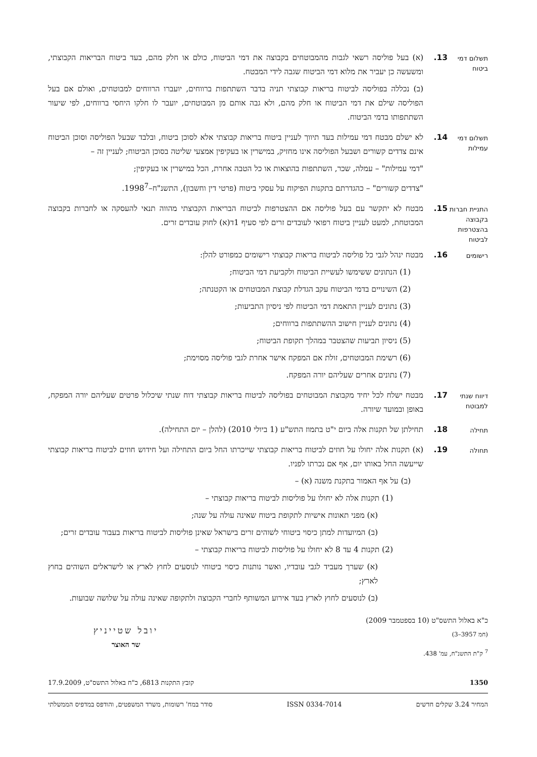תשלום דמי ביטוח
13. (א) בעל פוליסה רשאי לגבות מהמבוטחים בקבוצה את דמי הביטוח, כולם או חלק מהם, בעד ביטוח הבריאות הקבוצתי, ומשעשה כן יעביר את מלוא דמי הביטוח שגבה לידי המבטח.
(ב) נכללה בפוליסה לביטוח בריאות קבוצתי תניה בדבר השתתפות ברווחים, יועברו הרווחים למבוטחים, ואולם אם בעל הפוליסה שילם את דמי הביטוח או חלק מהם, ולא גבה אותם מן המבוטחים, יועבר לו חלקו היחסי ברווחים, לפי שיעור השתתפותו בדמי הביטוח.
תשלום דמי עמילות
14. לא ישלם מבטח דמי עמילות בעד תיווך לעניין ביטוח בריאות קבוצתי אלא לסוכן ביטוח, ובלבד שבעל הפוליסה וסוכן הביטוח אינם צדדים קשורים ושבעל הפוליסה אינו מחזיק, במישרין או בעקיפין אמצעי שליטה בסוכן הביטוח; לעניין זה –
"דמי עמילות" – עמלה, שכר, השתתפות בהוצאות או כל הטבה אחרת, הכל במישרין או בעקיפין;
"צדדים קשורים" – כהגדרתם בתקנות הפיקוח על עסקי ביטוח (פרטי דין וחשבון), התשנ"ח–1998<sup>7</sup>.
התניית חברות בקבוצה בהצטרפות לביטוח
15. מבטח לא יתקשר עם בעל פוליסה אם ההצטרפות לביטוח הבריאות הקבוצתי מהווה תנאי להעסקה או לחברות בקבוצה המבוטחת, למעט לעניין ביטוח רפואי לעובדים זרים לפי סעיף 1ד(א) לחוק עובדים זרים.
רישומים
16. מבטח ינהל לגבי כל פוליסה לביטוח בריאות קבוצתי רישומים כמפורט להלן:
(1) הנתונים ששימשו לעשיית הביטוח ולקביעת דמי הביטוח;
(2) השינויים בדמי הביטוח עקב הגדלת קבוצת המבוטחים או הקטנתה;
(3) נתונים לעניין התאמת דמי הביטוח לפי ניסיון התביעות;
(4) נתונים לעניין חישוב ההשתתפות ברווחים;
(5) ניסיון תביעות שהצטבר במהלך תקופת הביטוח;
(6) רשימת המבוטחים, זולת אם המפקח אישר אחרת לגבי פוליסה מסוימת;
(7) נתונים אחרים שעליהם יורה המפקח.
דיווח שנתי למבוטח
17. מבטח ישלח לכל יחיד מקבוצת המבוטחים בפוליסה לביטוח בריאות קבוצתי דוח שנתי שיכלול פרטים שעליהם יורה המפקח, באופן ובמועד שיורה.
תחילה
18. תחילתן של תקנות אלה ביום י"ט בתמוז התש"ע (1 ביולי 2010) (להלן – יום התחילה).
תחולה
19. (א) תקנות אלה יחולו על חוזים לביטוח בריאות קבוצתי שייכרתו החל ביום התחילה ועל חידוש חוזים לביטוח בריאות קבוצתי שייעשה החל באותו יום, אף אם נכרתו לפניו.
(ב) על אף האמור בתקנת משנה (א) –
(1) תקנות אלה לא יחולו על פוליסות לביטוח בריאות קבוצתי –
(א) מפני תאונות אישיות לתקופת ביטוח שאינה עולה על שנה;
(ב) המיועדות למתן כיסוי ביטוחי לשוהים זרים בישראל שאינן פוליסות לביטוח בריאות בעבור עובדים זרים;
(2) תקנות 4 עד 8 לא יחולו על פוליסות לביטוח בריאות קבוצתי –
(א) שערך מעביד לגבי עובדיו, ואשר נותנות כיסוי ביטוחי לנוסעים לחוץ לארץ או לישראלים השוהים בחוץ לארץ;
(ב) לנוסעים לחוץ לארץ בעד אירוע המשותף לחברי הקבוצה ולתקופה שאינה עולה על שלושה שבועות.
כ"א באלול התשס"ט (10 בספטמבר 2009)
(חמ 3957–3)
<sup>7</sup> ק"ת התשנ"ח, עמ' 438.
יובל שטייניץ
שר האוצר
1350 קובץ התקנות 6813, כ"ח באלול התשס"ט, 17.9.2009
המחיר 3.24 שקלים חדשים ISSN 0334-7014 סודר במח' רשומות, משרד המשפטים, והודפס במדפיס הממשלתי